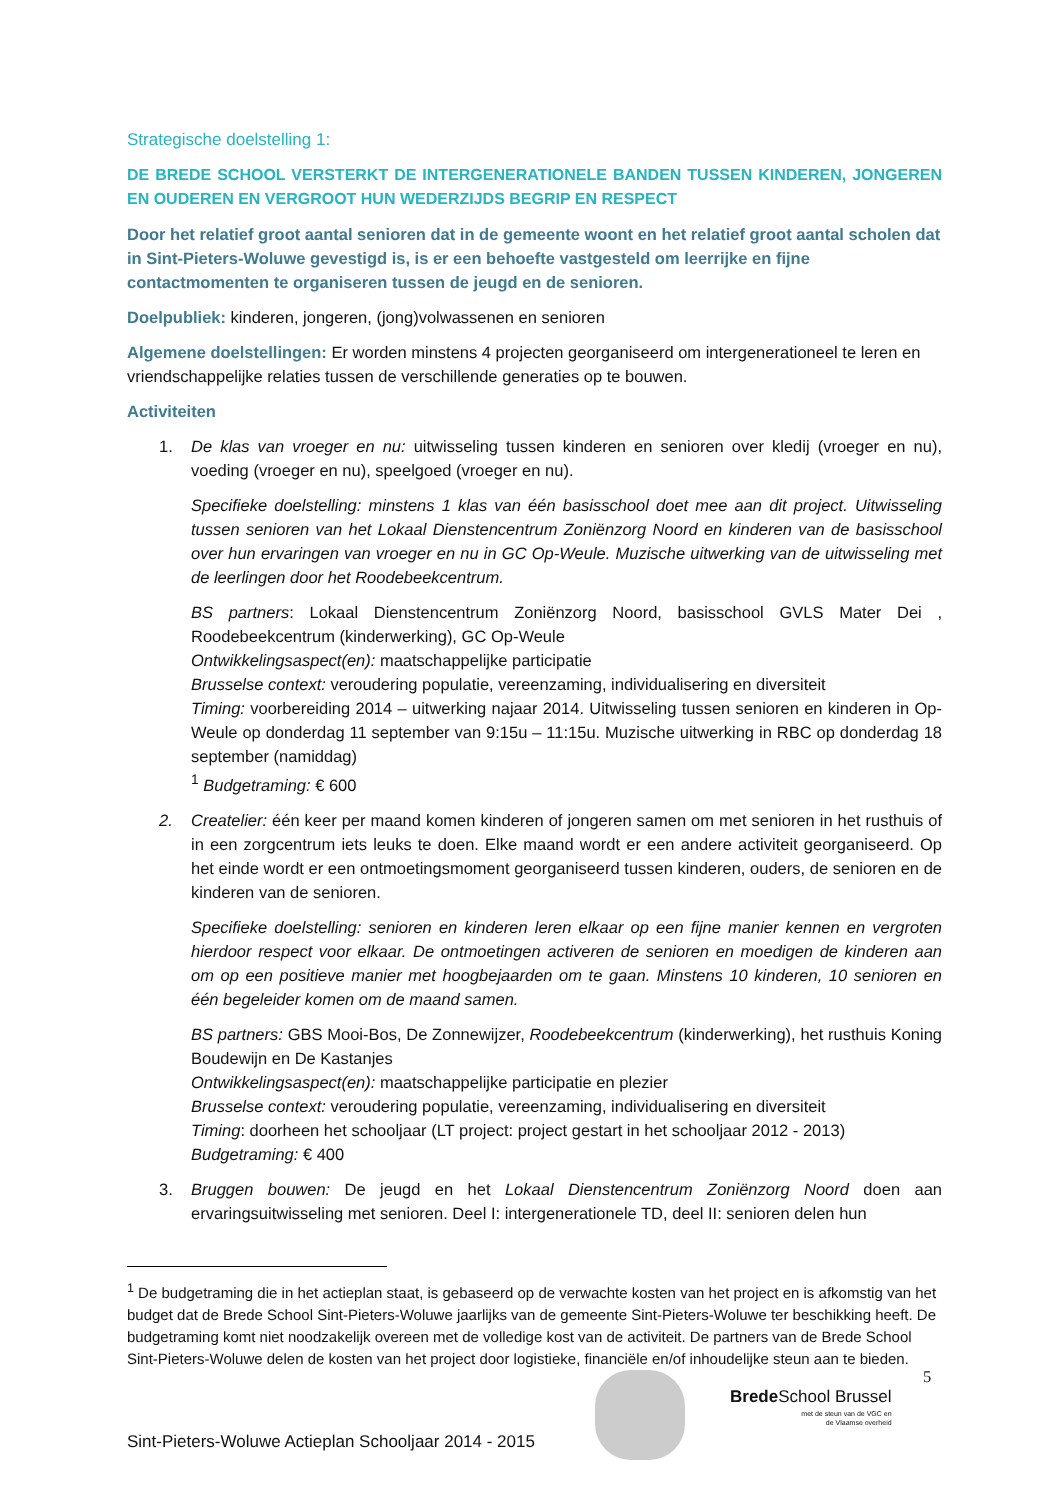Strategische doelstelling 1:
DE BREDE SCHOOL VERSTERKT DE INTERGENERATIONELE BANDEN TUSSEN KINDEREN, JONGEREN EN OUDEREN EN VERGROOT HUN WEDERZIJDS BEGRIP EN RESPECT
Door het relatief groot aantal senioren dat in de gemeente woont en het relatief groot aantal scholen dat in Sint-Pieters-Woluwe gevestigd is, is er een behoefte vastgesteld om leerrijke en fijne contactmomenten te organiseren tussen de jeugd en de senioren.
Doelpubliek: kinderen, jongeren, (jong)volwassenen en senioren
Algemene doelstellingen: Er worden minstens 4 projecten georganiseerd om intergenerationeel te leren en vriendschappelijke relaties tussen de verschillende generaties op te bouwen.
Activiteiten
1. De klas van vroeger en nu: uitwisseling tussen kinderen en senioren over kledij (vroeger en nu), voeding (vroeger en nu), speelgoed (vroeger en nu).
Specifieke doelstelling: minstens 1 klas van één basisschool doet mee aan dit project. Uitwisseling tussen senioren van het Lokaal Dienstencentrum Zoniënzorg Noord en kinderen van de basisschool over hun ervaringen van vroeger en nu in GC Op-Weule. Muzische uitwerking van de uitwisseling met de leerlingen door het Roodebeekcentrum.
BS partners: Lokaal Dienstencentrum Zoniënzorg Noord, basisschool GVLS Mater Dei , Roodebeekcentrum (kinderwerking), GC Op-Weule
Ontwikkelingsaspect(en): maatschappelijke participatie
Brusselse context: veroudering populatie, vereenzaming, individualisering en diversiteit
Timing: voorbereiding 2014 – uitwerking najaar 2014. Uitwisseling tussen senioren en kinderen in Op-Weule op donderdag 11 september van 9:15u – 11:15u. Muzische uitwerking in RBC op donderdag 18 september (namiddag)
<sup>1</sup> Budgetraming: € 600
2. Createlier: één keer per maand komen kinderen of jongeren samen om met senioren in het rusthuis of in een zorgcentrum iets leuks te doen. Elke maand wordt er een andere activiteit georganiseerd. Op het einde wordt er een ontmoetingsmoment georganiseerd tussen kinderen, ouders, de senioren en de kinderen van de senioren.
Specifieke doelstelling: senioren en kinderen leren elkaar op een fijne manier kennen en vergroten hierdoor respect voor elkaar. De ontmoetingen activeren de senioren en moedigen de kinderen aan om op een positieve manier met hoogbejaarden om te gaan. Minstens 10 kinderen, 10 senioren en één begeleider komen om de maand samen.
BS partners: GBS Mooi-Bos, De Zonnewijzer, Roodebeekcentrum (kinderwerking), het rusthuis Koning Boudewijn en De Kastanjes
Ontwikkelingsaspect(en): maatschappelijke participatie en plezier
Brusselse context: veroudering populatie, vereenzaming, individualisering en diversiteit
Timing: doorheen het schooljaar (LT project: project gestart in het schooljaar 2012 - 2013)
Budgetraming: € 400
3. Bruggen bouwen: De jeugd en het Lokaal Dienstencentrum Zoniënzorg Noord doen aan ervaringsuitwisseling met senioren. Deel I: intergenerationele TD, deel II: senioren delen hun
<sup>1</sup> De budgetraming die in het actieplan staat, is gebaseerd op de verwachte kosten van het project en is afkomstig van het budget dat de Brede School Sint-Pieters-Woluwe jaarlijks van de gemeente Sint-Pieters-Woluwe ter beschikking heeft. De budgetraming komt niet noodzakelijk overeen met de volledige kost van de activiteit. De partners van de Brede School Sint-Pieters-Woluwe delen de kosten van het project door logistieke, financiële en/of inhoudelijke steun aan te bieden.
5
Brede School Brussel
met de steun van de VGC en
de Vlaamse overheid
Sint-Pieters-Woluwe Actieplan Schooljaar 2014 - 2015